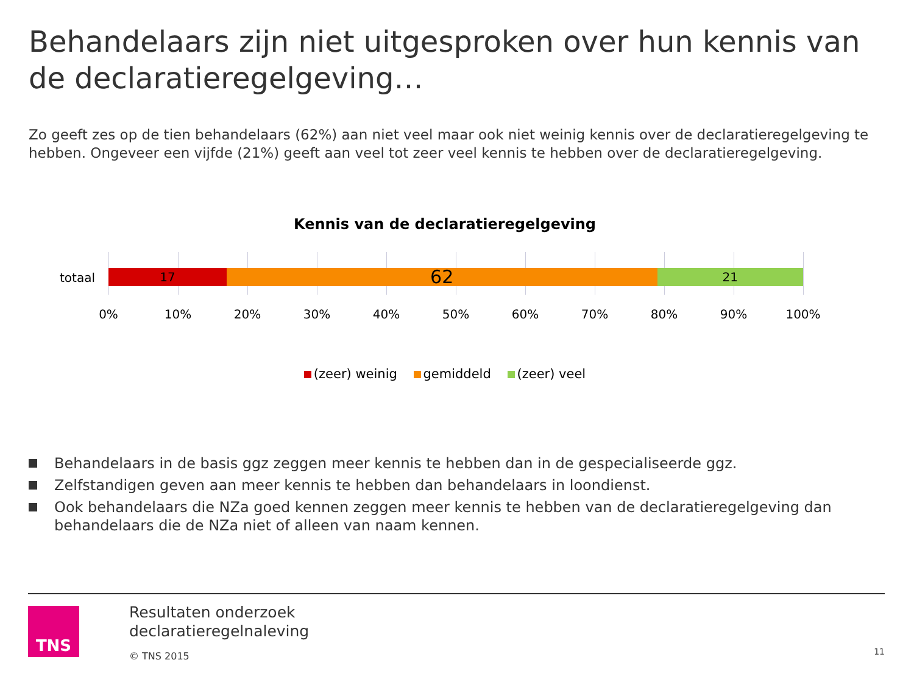Behandelaars zijn niet uitgesproken over hun kennis van de declaratieregelgeving…
Zo geeft zes op de tien behandelaars (62%) aan niet veel maar ook niet weinig kennis over de declaratieregelgeving te hebben. Ongeveer een vijfde (21%) geeft aan veel tot zeer veel kennis te hebben over de declaratieregelgeving.
Kennis van de declaratieregelgeving
totaal
17
62
21
0% 10% 20% 30% 40% 50% 60% 70% 80% 90% 100%
(zeer) weinig gemiddeld (zeer) veel
Behandelaars in de basis ggz zeggen meer kennis te hebben dan in de gespecialiseerde ggz.
Zelfstandigen geven aan meer kennis te hebben dan behandelaars in loondienst.
Ook behandelaars die NZa goed kennen zeggen meer kennis te hebben van de declaratieregelgeving dan behandelaars die de NZa niet of alleen van naam kennen.
TNS
Resultaten onderzoek
declaratieregelnaleving
© TNS 2015
11